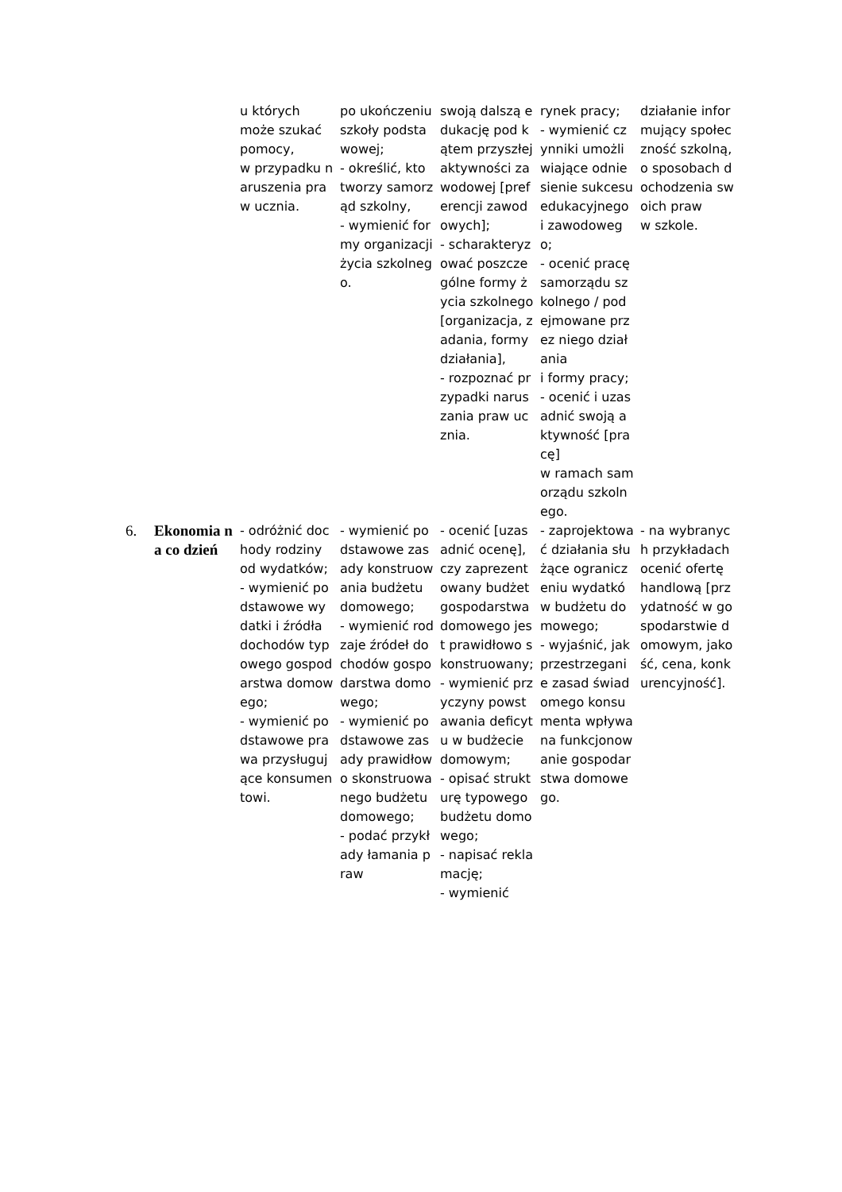| | | u których może szukać pomocy, w przypadku naruszenia praw ucznia. | po ukończeniu szkoły podstawowej; - określić, kto tworzy samorząd szkolny, - wymienić formy organizacji życia szkolnego. | swoją dalszą edukację pod kątem przyszłej aktywności zawodowej [preferencji zawodowych]; - scharakteryzować poszczególne formy życia szkolnego [organizacja, zadania, formy działania], - rozpoznać przypadki naruszania praw ucznia. | rynek pracy; - wymienić czynniki umożliwiające odniesienie sukcesu edukacyjnego i zawodowego; - ocenić pracę samorządu szkolnego / podejmowane przez niego działania i formy pracy; - ocenić i uzasadnić swoją aktywność [pracę] w ramach samorządu szkolnego. | działanie informujący społeczność szkolną, o sposobach dochodzenia swoich praw w szkole. |
| 6. | Ekonomia na co dzień | - odróżnić dochody rodziny od wydatków; - wymienić podstawowe wydatki i źródła dochodów typowego gospodarstwa domowego; - wymienić podstawowe prawa przysługujące konsumentowi. | - wymienić podstawowe zasady konstruowania budżetu domowego; - wymienić rodzaje źródeł dochodów gospodarstwa domowego; - wymienić podstawowe zasady prawidłowo skonstruowanego budżetu domowego; - podać przykłady łamania praw | - ocenić [uzasadnić ocenę], czy zaprezentowany budżet gospodarstwa domowego jest prawidłowo skonstruowany; - wymienić przyczyny powstawania deficytu w budżecie domowym; - opisać strukturę typowego budżetu domowego; - napisać reklamację; - wymienić | - zaprojektować działania służące ograniczeniu wydatków budżetu domowego; - wyjaśnić, jak przestrzeganie zasad świadomego konsumenta wpływa na funkcjonowanie gospodarstwa domowego. | - na wybranych przykładach ocenić ofertę handlową [przydatność w gospodarstwie domowym, jakość, cena, konkurencyjność]. |